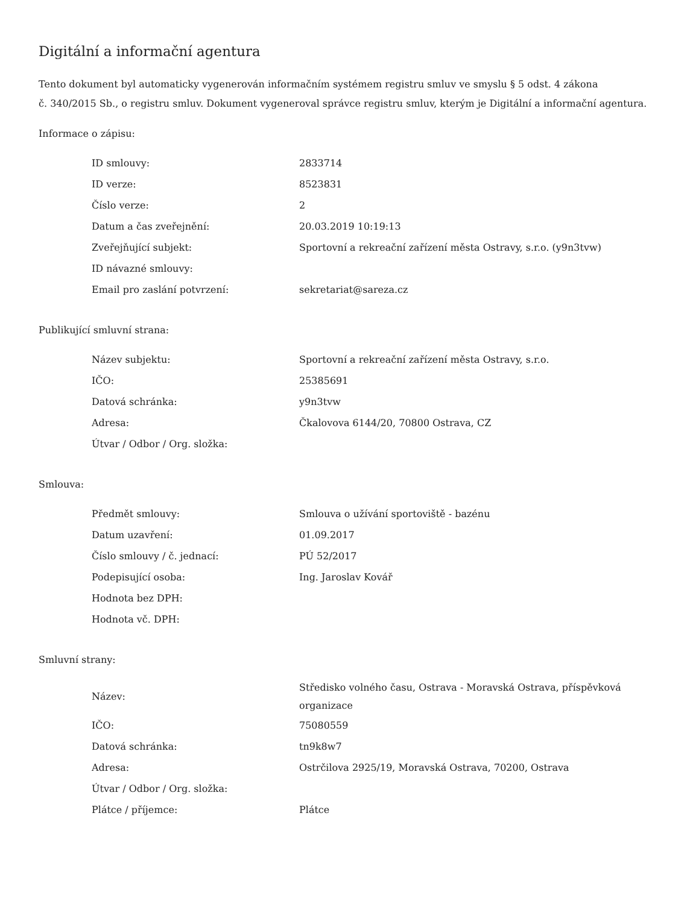Digitální a informační agentura
Tento dokument byl automaticky vygenerován informačním systémem registru smluv ve smyslu § 5 odst. 4 zákona
č. 340/2015 Sb., o registru smluv. Dokument vygeneroval správce registru smluv, kterým je Digitální a informační agentura.
Informace o zápisu:
| ID smlouvy: | 2833714 |
| ID verze: | 8523831 |
| Číslo verze: | 2 |
| Datum a čas zveřejnění: | 20.03.2019 10:19:13 |
| Zveřejňující subjekt: | Sportovní a rekreační zařízení města Ostravy, s.r.o. (y9n3tvw) |
| ID návazné smlouvy: | |
| Email pro zaslání potvrzení: | sekretariat@sareza.cz |
Publikující smluvní strana:
| Název subjektu: | Sportovní a rekreační zařízení města Ostravy, s.r.o. |
| IČO: | 25385691 |
| Datová schránka: | y9n3tvw |
| Adresa: | Čkalovova 6144/20, 70800 Ostrava, CZ |
| Útvar / Odbor / Org. složka: | |
Smlouva:
| Předmět smlouvy: | Smlouva o užívání sportoviště - bazénu |
| Datum uzavření: | 01.09.2017 |
| Číslo smlouvy / č. jednací: | PÚ 52/2017 |
| Podepisující osoba: | Ing. Jaroslav Kovář |
| Hodnota bez DPH: | |
| Hodnota vč. DPH: | |
Smluvní strany:
| Název: | Středisko volného času, Ostrava - Moravská Ostrava, příspěvková organizace |
| IČO: | 75080559 |
| Datová schránka: | tn9k8w7 |
| Adresa: | Ostrčilova 2925/19, Moravská Ostrava, 70200, Ostrava |
| Útvar / Odbor / Org. složka: | |
| Plátce / příjemce: | Plátce |